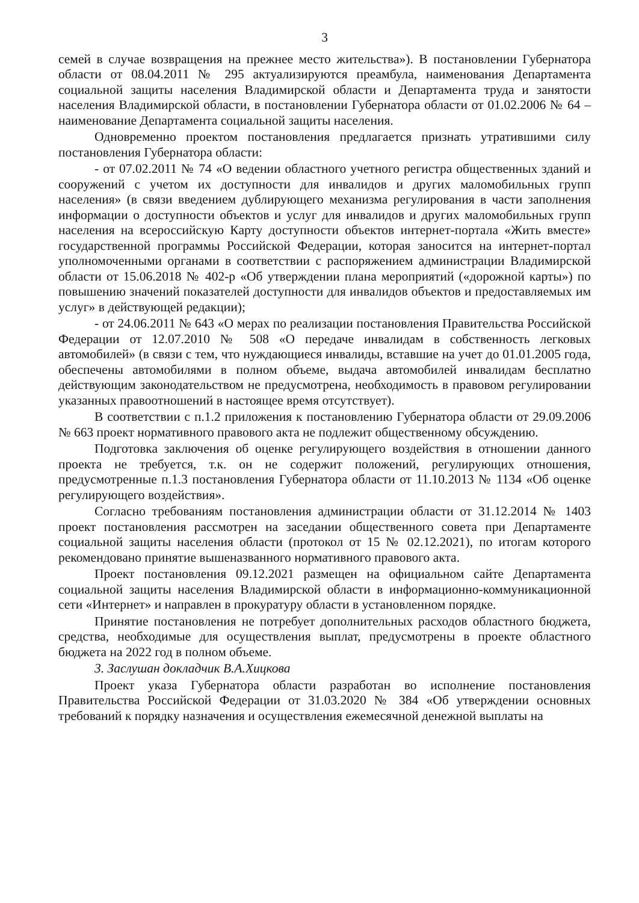3
семей в случае возвращения на прежнее место жительства»). В постановлении Губернатора области от 08.04.2011 № 295 актуализируются преамбула, наименования Департамента социальной защиты населения Владимирской области и Департамента труда и занятости населения Владимирской области, в постановлении Губернатора области от 01.02.2006 № 64 – наименование Департамента социальной защиты населения.
Одновременно проектом постановления предлагается признать утратившими силу постановления Губернатора области:
- от 07.02.2011 № 74 «О ведении областного учетного регистра общественных зданий и сооружений с учетом их доступности для инвалидов и других маломобильных групп населения» (в связи введением дублирующего механизма регулирования в части заполнения информации о доступности объектов и услуг для инвалидов и других маломобильных групп населения на всероссийскую Карту доступности объектов интернет-портала «Жить вместе» государственной программы Российской Федерации, которая заносится на интернет-портал уполномоченными органами в соответствии с распоряжением администрации Владимирской области от 15.06.2018 № 402-р «Об утверждении плана мероприятий («дорожной карты») по повышению значений показателей доступности для инвалидов объектов и предоставляемых им услуг» в действующей редакции);
- от 24.06.2011 № 643 «О мерах по реализации постановления Правительства Российской Федерации от 12.07.2010 № 508 «О передаче инвалидам в собственность легковых автомобилей» (в связи с тем, что нуждающиеся инвалиды, вставшие на учет до 01.01.2005 года, обеспечены автомобилями в полном объеме, выдача автомобилей инвалидам бесплатно действующим законодательством не предусмотрена, необходимость в правовом регулировании указанных правоотношений в настоящее время отсутствует).
В соответствии с п.1.2 приложения к постановлению Губернатора области от 29.09.2006 № 663 проект нормативного правового акта не подлежит общественному обсуждению.
Подготовка заключения об оценке регулирующего воздействия в отношении данного проекта не требуется, т.к. он не содержит положений, регулирующих отношения, предусмотренные п.1.3 постановления Губернатора области от 11.10.2013 № 1134 «Об оценке регулирующего воздействия».
Согласно требованиям постановления администрации области от 31.12.2014 № 1403 проект постановления рассмотрен на заседании общественного совета при Департаменте социальной защиты населения области (протокол от 15 № 02.12.2021), по итогам которого рекомендовано принятие вышеназванного нормативного правового акта.
Проект постановления 09.12.2021 размещен на официальном сайте Департамента социальной защиты населения Владимирской области в информационно-коммуникационной сети «Интернет» и направлен в прокуратуру области в установленном порядке.
Принятие постановления не потребует дополнительных расходов областного бюджета, средства, необходимые для осуществления выплат, предусмотрены в проекте областного бюджета на 2022 год в полном объеме.
3. Заслушан докладчик В.А.Хицкова
Проект указа Губернатора области разработан во исполнение постановления Правительства Российской Федерации от 31.03.2020 № 384 «Об утверждении основных требований к порядку назначения и осуществления ежемесячной денежной выплаты на